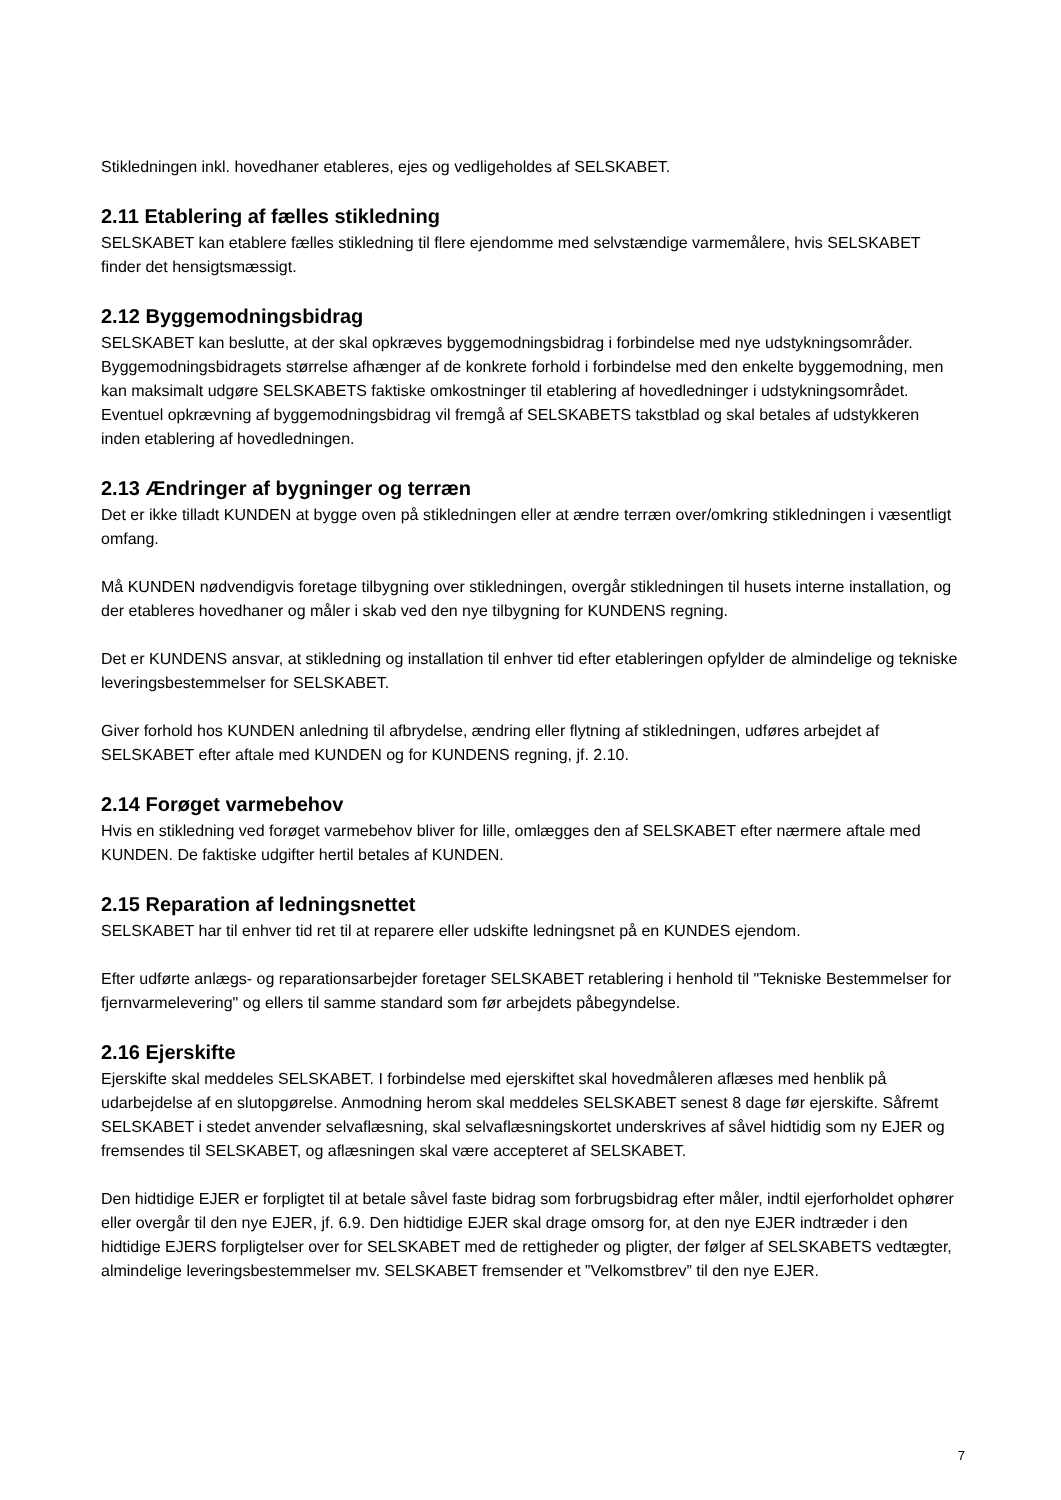Stikledningen inkl. hovedhaner etableres, ejes og vedligeholdes af SELSKABET.
2.11 Etablering af fælles stikledning
SELSKABET kan etablere fælles stikledning til flere ejendomme med selvstændige varmemålere, hvis SELSKABET finder det hensigtsmæssigt.
2.12 Byggemodningsbidrag
SELSKABET kan beslutte, at der skal opkræves byggemodningsbidrag i forbindelse med nye udstykningsområder. Byggemodningsbidragets størrelse afhænger af de konkrete forhold i forbindelse med den enkelte byggemodning, men kan maksimalt udgøre SELSKABETS faktiske omkostninger til etablering af hovedledninger i udstykningsområdet. Eventuel opkrævning af byggemodningsbidrag vil fremgå af SELSKABETS takstblad og skal betales af udstykkeren inden etablering af hovedledningen.
2.13 Ændringer af bygninger og terræn
Det er ikke tilladt KUNDEN at bygge oven på stikledningen eller at ændre terræn over/omkring stikledningen i væsentligt omfang.
Må KUNDEN nødvendigvis foretage tilbygning over stikledningen, overgår stikledningen til husets interne installation, og der etableres hovedhaner og måler i skab ved den nye tilbygning for KUNDENS regning.
Det er KUNDENS ansvar, at stikledning og installation til enhver tid efter etableringen opfylder de almindelige og tekniske leveringsbestemmelser for SELSKABET.
Giver forhold hos KUNDEN anledning til afbrydelse, ændring eller flytning af stikledningen, udføres arbejdet af SELSKABET efter aftale med KUNDEN og for KUNDENS regning, jf. 2.10.
2.14 Forøget varmebehov
Hvis en stikledning ved forøget varmebehov bliver for lille, omlægges den af SELSKABET efter nærmere aftale med KUNDEN. De faktiske udgifter hertil betales af KUNDEN.
2.15 Reparation af ledningsnettet
SELSKABET har til enhver tid ret til at reparere eller udskifte ledningsnet på en KUNDES ejendom.
Efter udførte anlægs- og reparationsarbejder foretager SELSKABET retablering i henhold til "Tekniske Bestemmelser for fjernvarmelevering" og ellers til samme standard som før arbejdets påbegyndelse.
2.16 Ejerskifte
Ejerskifte skal meddeles SELSKABET. I forbindelse med ejerskiftet skal hovedmåleren aflæses med henblik på udarbejdelse af en slutopgørelse. Anmodning herom skal meddeles SELSKABET senest 8 dage før ejerskifte. Såfremt SELSKABET i stedet anvender selvaflæsning, skal selvaflæsningskortet underskrives af såvel hidtidig som ny EJER og fremsendes til SELSKABET, og aflæsningen skal være accepteret af SELSKABET.
Den hidtidige EJER er forpligtet til at betale såvel faste bidrag som forbrugsbidrag efter måler, indtil ejerforholdet ophører eller overgår til den nye EJER, jf. 6.9. Den hidtidige EJER skal drage omsorg for, at den nye EJER indtræder i den hidtidige EJERS forpligtelser over for SELSKABET med de rettigheder og pligter, der følger af SELSKABETS vedtægter, almindelige leveringsbestemmelser mv. SELSKABET fremsender et ”Velkomstbrev” til den nye EJER.
7